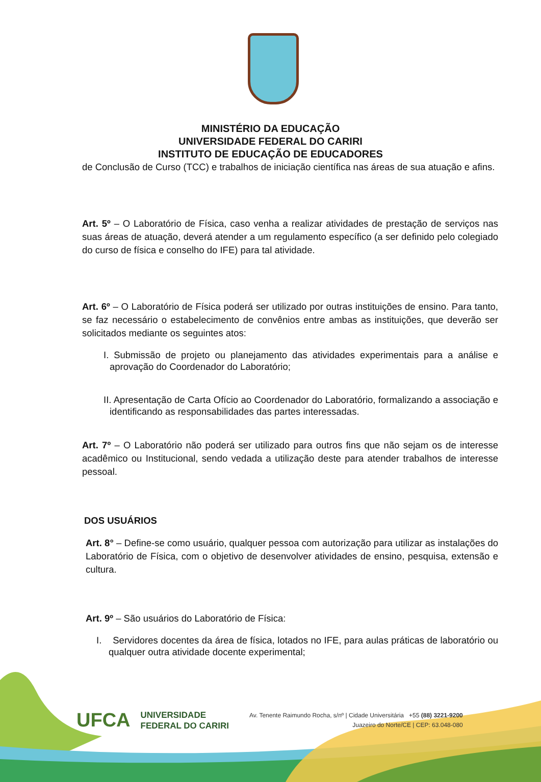MINISTÉRIO DA EDUCAÇÃO
UNIVERSIDADE FEDERAL DO CARIRI
INSTITUTO DE EDUCAÇÃO DE EDUCADORES
de Conclusão de Curso (TCC) e trabalhos de iniciação científica nas áreas de sua atuação e afins.
Art. 5º – O Laboratório de Física, caso venha a realizar atividades de prestação de serviços nas suas áreas de atuação, deverá atender a um regulamento específico (a ser definido pelo colegiado do curso de física e conselho do IFE) para tal atividade.
Art. 6º – O Laboratório de Física poderá ser utilizado por outras instituições de ensino. Para tanto, se faz necessário o estabelecimento de convênios entre ambas as instituições, que deverão ser solicitados mediante os seguintes atos:
I. Submissão de projeto ou planejamento das atividades experimentais para a análise e aprovação do Coordenador do Laboratório;
II. Apresentação de Carta Ofício ao Coordenador do Laboratório, formalizando a associação e identificando as responsabilidades das partes interessadas.
Art. 7º – O Laboratório não poderá ser utilizado para outros fins que não sejam os de interesse acadêmico ou Institucional, sendo vedada a utilização deste para atender trabalhos de interesse pessoal.
DOS USUÁRIOS
Art. 8° – Define-se como usuário, qualquer pessoa com autorização para utilizar as instalações do Laboratório de Física, com o objetivo de desenvolver atividades de ensino, pesquisa, extensão e cultura.
Art. 9º – São usuários do Laboratório de Física:
I. Servidores docentes da área de física, lotados no IFE, para aulas práticas de laboratório ou qualquer outra atividade docente experimental;
UFCA
UNIVERSIDADE
FEDERAL DO CARIRI
Av. Tenente Raimundo Rocha, s/nº | Cidade Universitária +55 (88) 3221-9200
Juazeiro do Norte/CE | CEP: 63.048-080